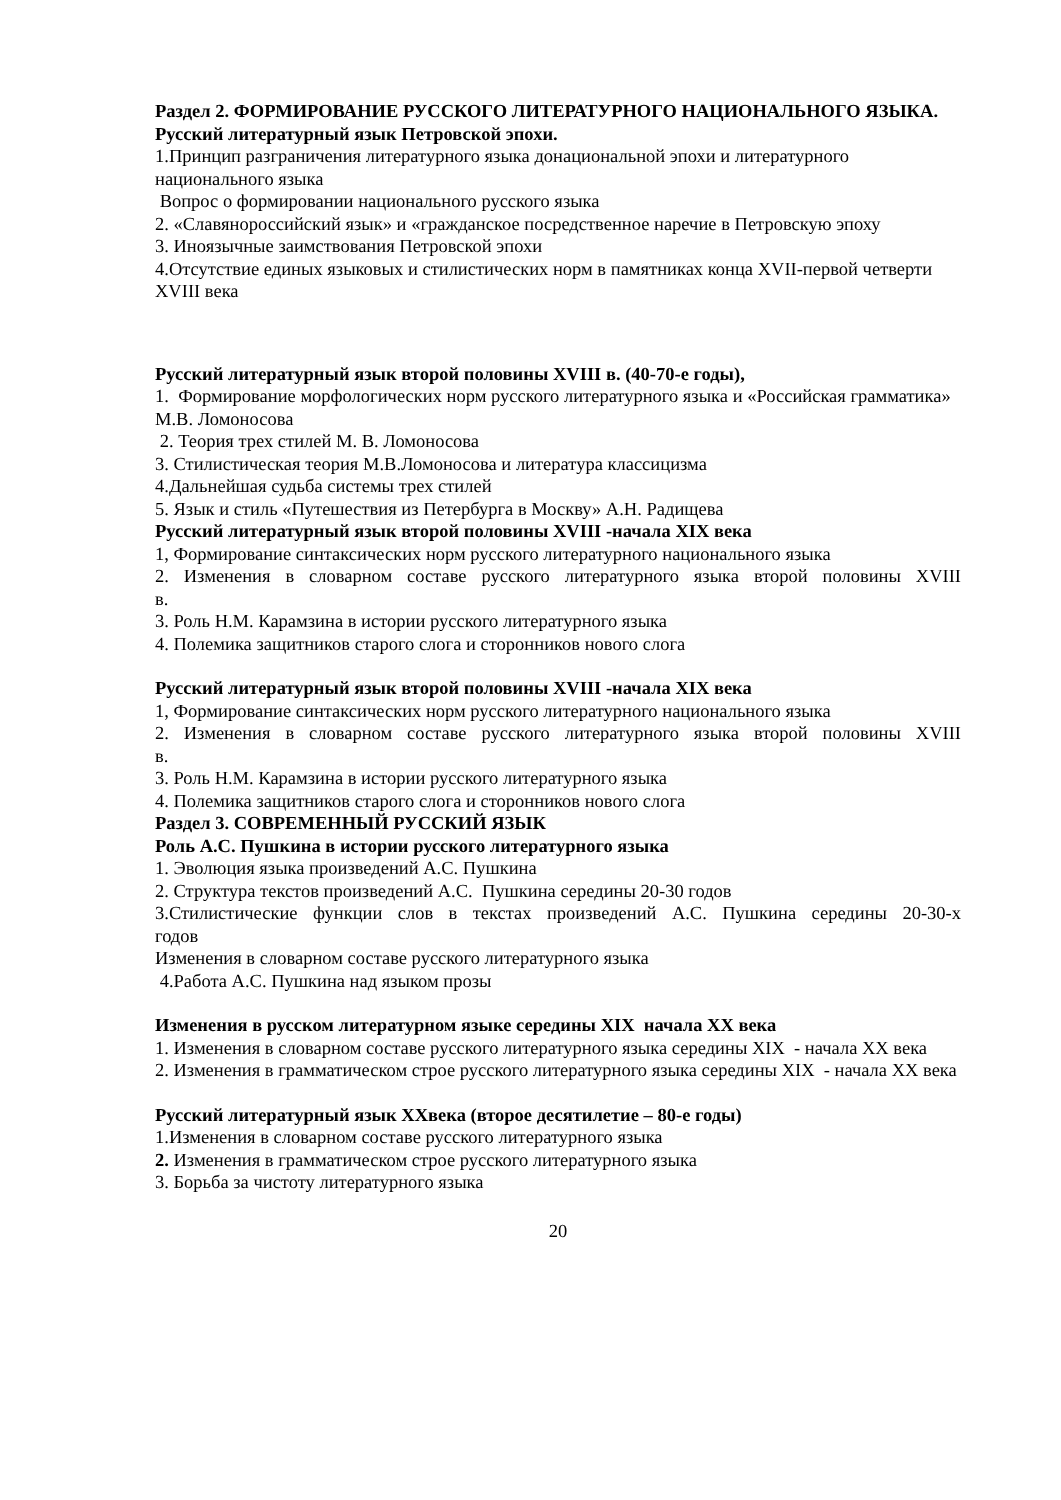Раздел 2. ФОРМИРОВАНИЕ РУССКОГО ЛИТЕРАТУРНОГО НАЦИОНАЛЬНОГО ЯЗЫКА.
Русский литературный язык Петровской эпохи.
1.Принцип разграничения литературного языка донациональной эпохи и литературного национального языка
Вопрос о формировании национального русского языка
2. «Славянороссийский язык» и «гражданское посредственное наречие в Петровскую эпоху
3. Иноязычные заимствования Петровской эпохи
4.Отсутствие единых языковых и стилистических норм в памятниках конца XVII-первой четверти XVIII века
Русский литературный язык второй половины XVIII в. (40-70-е годы),
1. Формирование морфологических норм русского литературного языка и «Российская грамматика» М.В. Ломоносова
2. Теория трех стилей М. В. Ломоносова
3. Стилистическая теория М.В.Ломоносова и литература классицизма
4.Дальнейшая судьба системы трех стилей
5. Язык и стиль «Путешествия из Петербурга в Москву» А.Н. Радищева
Русский литературный язык второй половины XVIII -начала XIX века
1, Формирование синтаксических норм русского литературного национального языка
2. Изменения в словарном составе русского литературного языка второй половины XVIII
в.
3. Роль Н.М. Карамзина в истории русского литературного языка
4. Полемика защитников старого слога и сторонников нового слога
Русский литературный язык второй половины XVIII -начала XIX века
1, Формирование синтаксических норм русского литературного национального языка
2. Изменения в словарном составе русского литературного языка второй половины XVIII
в.
3. Роль Н.М. Карамзина в истории русского литературного языка
4. Полемика защитников старого слога и сторонников нового слога
Раздел 3. СОВРЕМЕННЫЙ РУССКИЙ ЯЗЫК
Роль А.С. Пушкина в истории русского литературного языка
1. Эволюция языка произведений А.С. Пушкина
2. Структура текстов произведений А.С. Пушкина середины 20-30 годов
3.Стилистические функции слов в текстах произведений А.С. Пушкина середины 20-30-х
годов
Изменения в словарном составе русского литературного языка
4.Работа А.С. Пушкина над языком прозы
Изменения в русском литературном языке середины XIX начала XX века
1. Изменения в словарном составе русского литературного языка середины XIX - начала XX века
2. Изменения в грамматическом строе русского литературного языка середины XIX - начала XX века
Русский литературный язык XXвека (второе десятилетие – 80-е годы)
1.Изменения в словарном составе русского литературного языка
2. Изменения в грамматическом строе русского литературного языка
3. Борьба за чистоту литературного языка
20